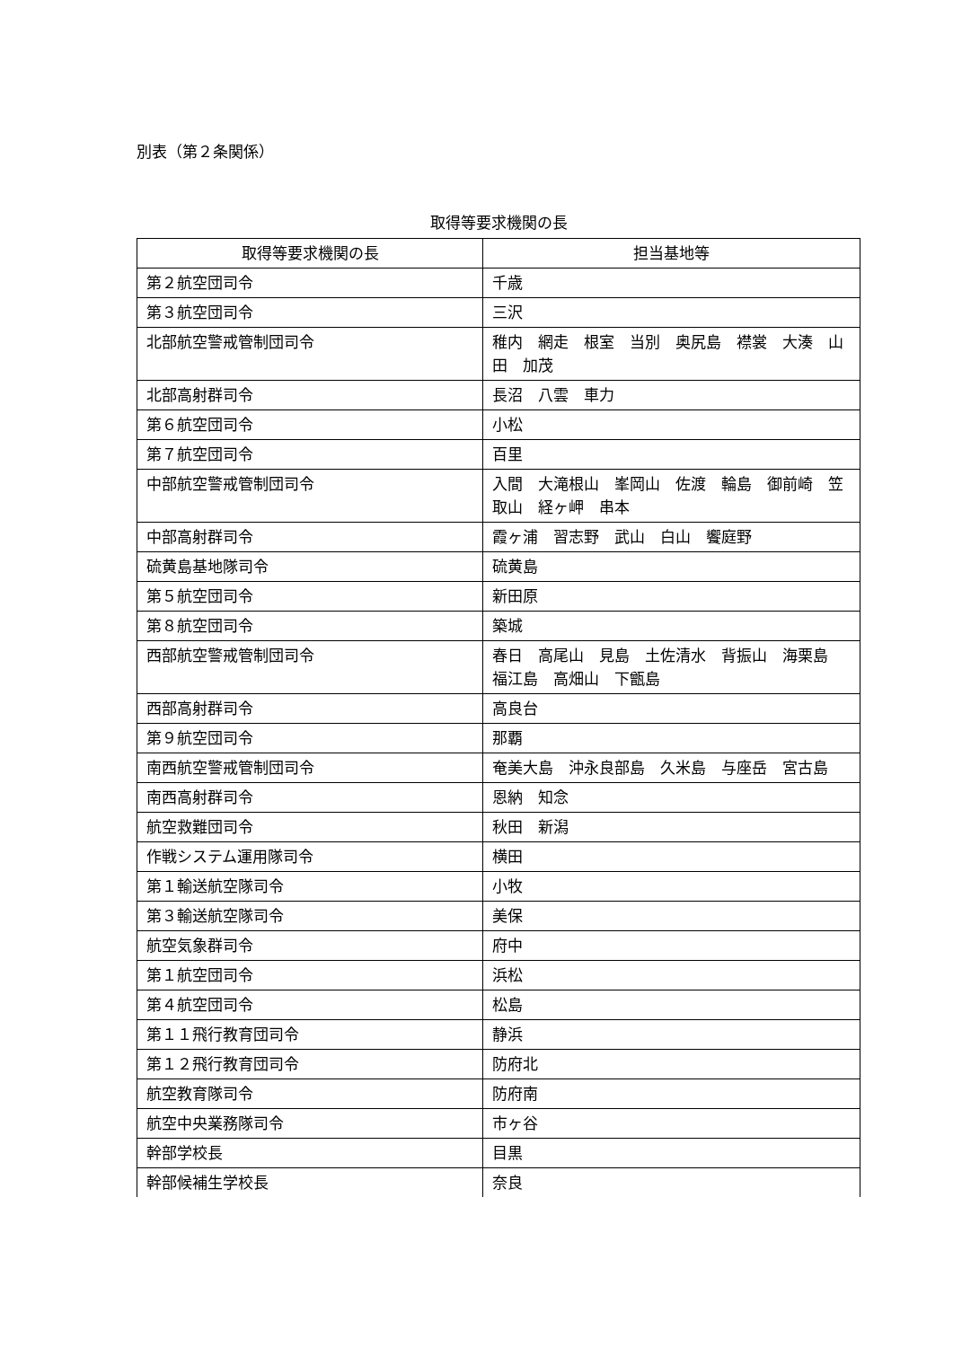別表（第２条関係）
取得等要求機関の長
| 取得等要求機関の長 | 担当基地等 |
| --- | --- |
| 第２航空団司令 | 千歳 |
| 第３航空団司令 | 三沢 |
| 北部航空警戒管制団司令 | 稚内 網走 根室 当別 奥尻島 襟裳 大湊 山田 加茂 |
| 北部高射群司令 | 長沼 八雲 車力 |
| 第６航空団司令 | 小松 |
| 第７航空団司令 | 百里 |
| 中部航空警戒管制団司令 | 入間 大滝根山 峯岡山 佐渡 輪島 御前崎 笠取山 経ヶ岬 串本 |
| 中部高射群司令 | 霞ヶ浦 習志野 武山 白山 饗庭野 |
| 硫黄島基地隊司令 | 硫黄島 |
| 第５航空団司令 | 新田原 |
| 第８航空団司令 | 築城 |
| 西部航空警戒管制団司令 | 春日 高尾山 見島 土佐清水 背振山 海栗島 福江島 高畑山 下甑島 |
| 西部高射群司令 | 高良台 |
| 第９航空団司令 | 那覇 |
| 南西航空警戒管制団司令 | 奄美大島 沖永良部島 久米島 与座岳 宮古島 |
| 南西高射群司令 | 恩納 知念 |
| 航空救難団司令 | 秋田 新潟 |
| 作戦システム運用隊司令 | 横田 |
| 第１輸送航空隊司令 | 小牧 |
| 第３輸送航空隊司令 | 美保 |
| 航空気象群司令 | 府中 |
| 第１航空団司令 | 浜松 |
| 第４航空団司令 | 松島 |
| 第１１飛行教育団司令 | 静浜 |
| 第１２飛行教育団司令 | 防府北 |
| 航空教育隊司令 | 防府南 |
| 航空中央業務隊司令 | 市ヶ谷 |
| 幹部学校長 | 目黒 |
| 幹部候補生学校長 | 奈良 |